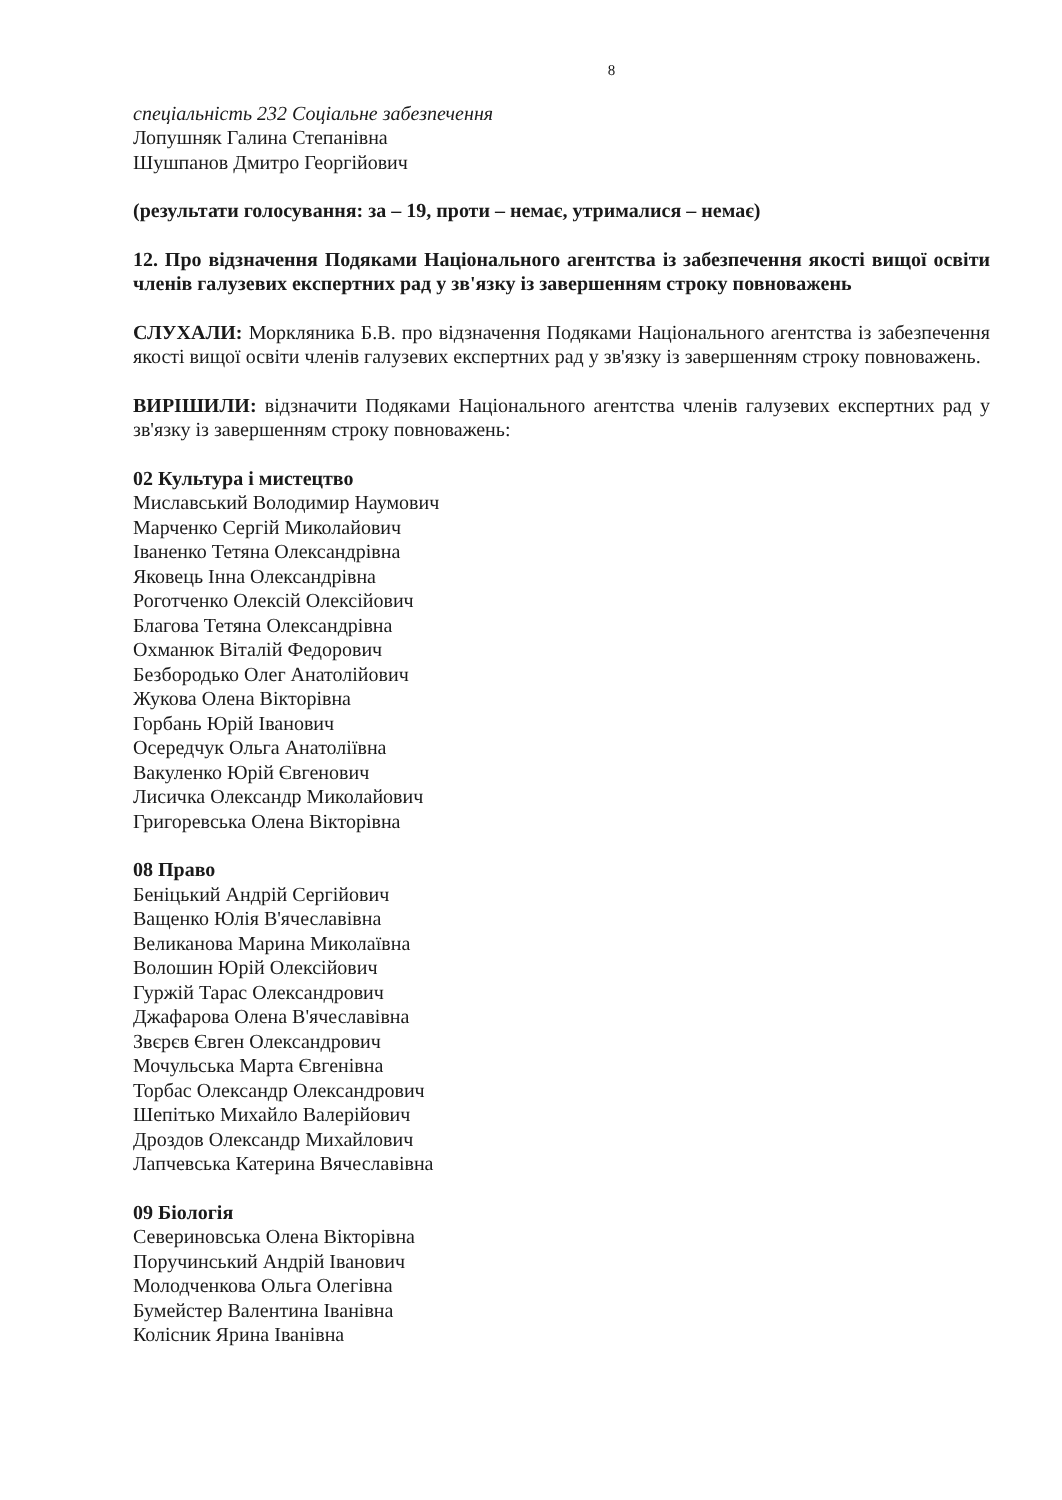8
спеціальність 232 Соціальне забезпечення
Лопушняк Галина Степанівна
Шушпанов Дмитро Георгійович
(результати голосування: за – 19, проти – немає, утрималися – немає)
12. Про відзначення Подяками Національного агентства із забезпечення якості вищої освіти членів галузевих експертних рад у зв'язку із завершенням строку повноважень
СЛУХАЛИ: Моркляника Б.В. про відзначення Подяками Національного агентства із забезпечення якості вищої освіти членів галузевих експертних рад у зв'язку із завершенням строку повноважень.
ВИРІШИЛИ: відзначити Подяками Національного агентства членів галузевих експертних рад у зв'язку із завершенням строку повноважень:
02 Культура і мистецтво
Миславський Володимир Наумович
Марченко Сергій Миколайович
Іваненко Тетяна Олександрівна
Яковець Інна Олександрівна
Роготченко Олексій Олексійович
Благова Тетяна Олександрівна
Охманюк Віталій Федорович
Безбородько Олег Анатолійович
Жукова Олена Вікторівна
Горбань Юрій Іванович
Осередчук Ольга Анатоліївна
Вакуленко Юрій Євгенович
Лисичка Олександр Миколайович
Григоревська Олена Вікторівна
08 Право
Беніцький Андрій Сергійович
Ващенко Юлія В'ячеславівна
Великанова Марина Миколаївна
Волошин Юрій Олексійович
Гуржій Тарас Олександрович
Джафарова Олена В'ячеславівна
Звєрєв Євген Олександрович
Мочульська Марта Євгенівна
Торбас Олександр Олександрович
Шепітько Михайло Валерійович
Дроздов Олександр Михайлович
Лапчевська Катерина Вячеславівна
09 Біологія
Севериновська Олена Вікторівна
Поручинський Андрій Іванович
Молодченкова Ольга Олегівна
Бумейстер Валентина Іванівна
Колісник Ярина Іванівна